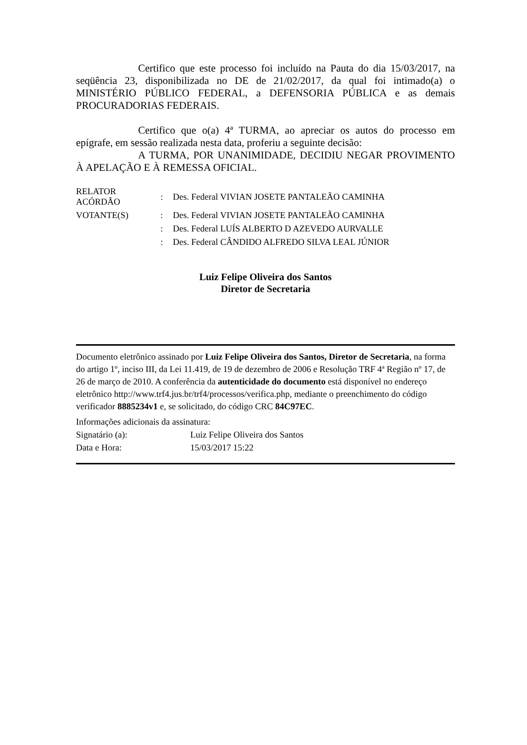Certifico que este processo foi incluído na Pauta do dia 15/03/2017, na seqüência 23, disponibilizada no DE de 21/02/2017, da qual foi intimado(a) o MINISTÉRIO PÚBLICO FEDERAL, a DEFENSORIA PÚBLICA e as demais PROCURADORIAS FEDERAIS.
Certifico que o(a) 4ª TURMA, ao apreciar os autos do processo em epígrafe, em sessão realizada nesta data, proferiu a seguinte decisão:
A TURMA, POR UNANIMIDADE, DECIDIU NEGAR PROVIMENTO À APELAÇÃO E À REMESSA OFICIAL.
| RELATOR ACÓRDÃO | : | Des. Federal VIVIAN JOSETE PANTALEÃO CAMINHA |
| VOTANTE(S) | : | Des. Federal VIVIAN JOSETE PANTALEÃO CAMINHA |
| | : | Des. Federal LUÍS ALBERTO D AZEVEDO AURVALLE |
| | : | Des. Federal CÂNDIDO ALFREDO SILVA LEAL JÚNIOR |
Luiz Felipe Oliveira dos Santos
Diretor de Secretaria
Documento eletrônico assinado por Luiz Felipe Oliveira dos Santos, Diretor de Secretaria, na forma do artigo 1º, inciso III, da Lei 11.419, de 19 de dezembro de 2006 e Resolução TRF 4ª Região nº 17, de 26 de março de 2010. A conferência da autenticidade do documento está disponível no endereço eletrônico http://www.trf4.jus.br/trf4/processos/verifica.php, mediante o preenchimento do código verificador 8885234v1 e, se solicitado, do código CRC 84C97EC.
Informações adicionais da assinatura:
| Signatário (a): | Luiz Felipe Oliveira dos Santos |
| Data e Hora: | 15/03/2017 15:22 |